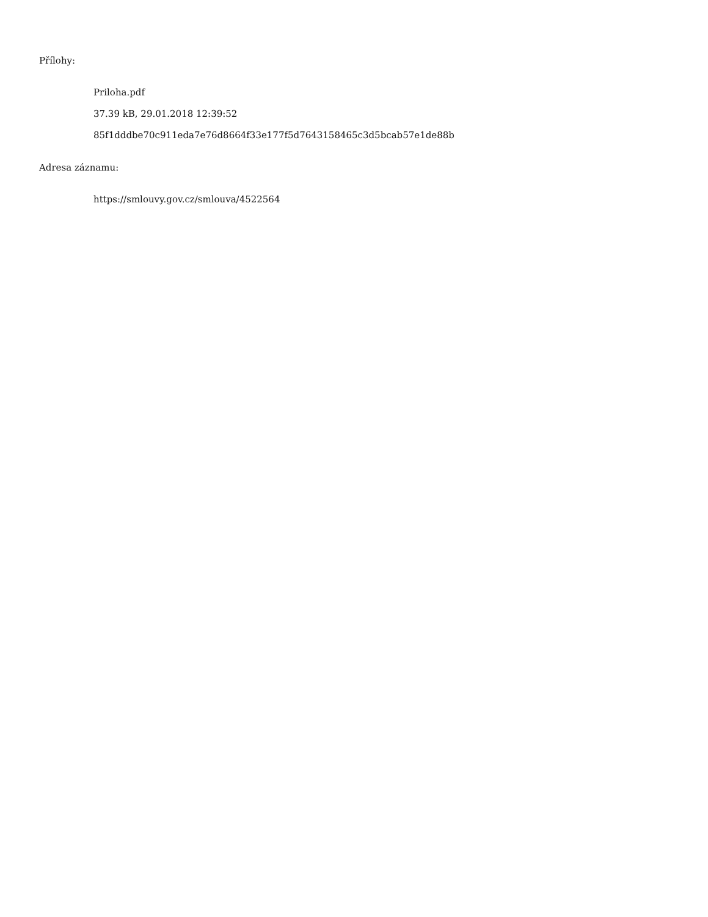Přílohy:
Priloha.pdf
37.39 kB, 29.01.2018 12:39:52
85f1dddbe70c911eda7e76d8664f33e177f5d7643158465c3d5bcab57e1de88b
Adresa záznamu:
https://smlouvy.gov.cz/smlouva/4522564